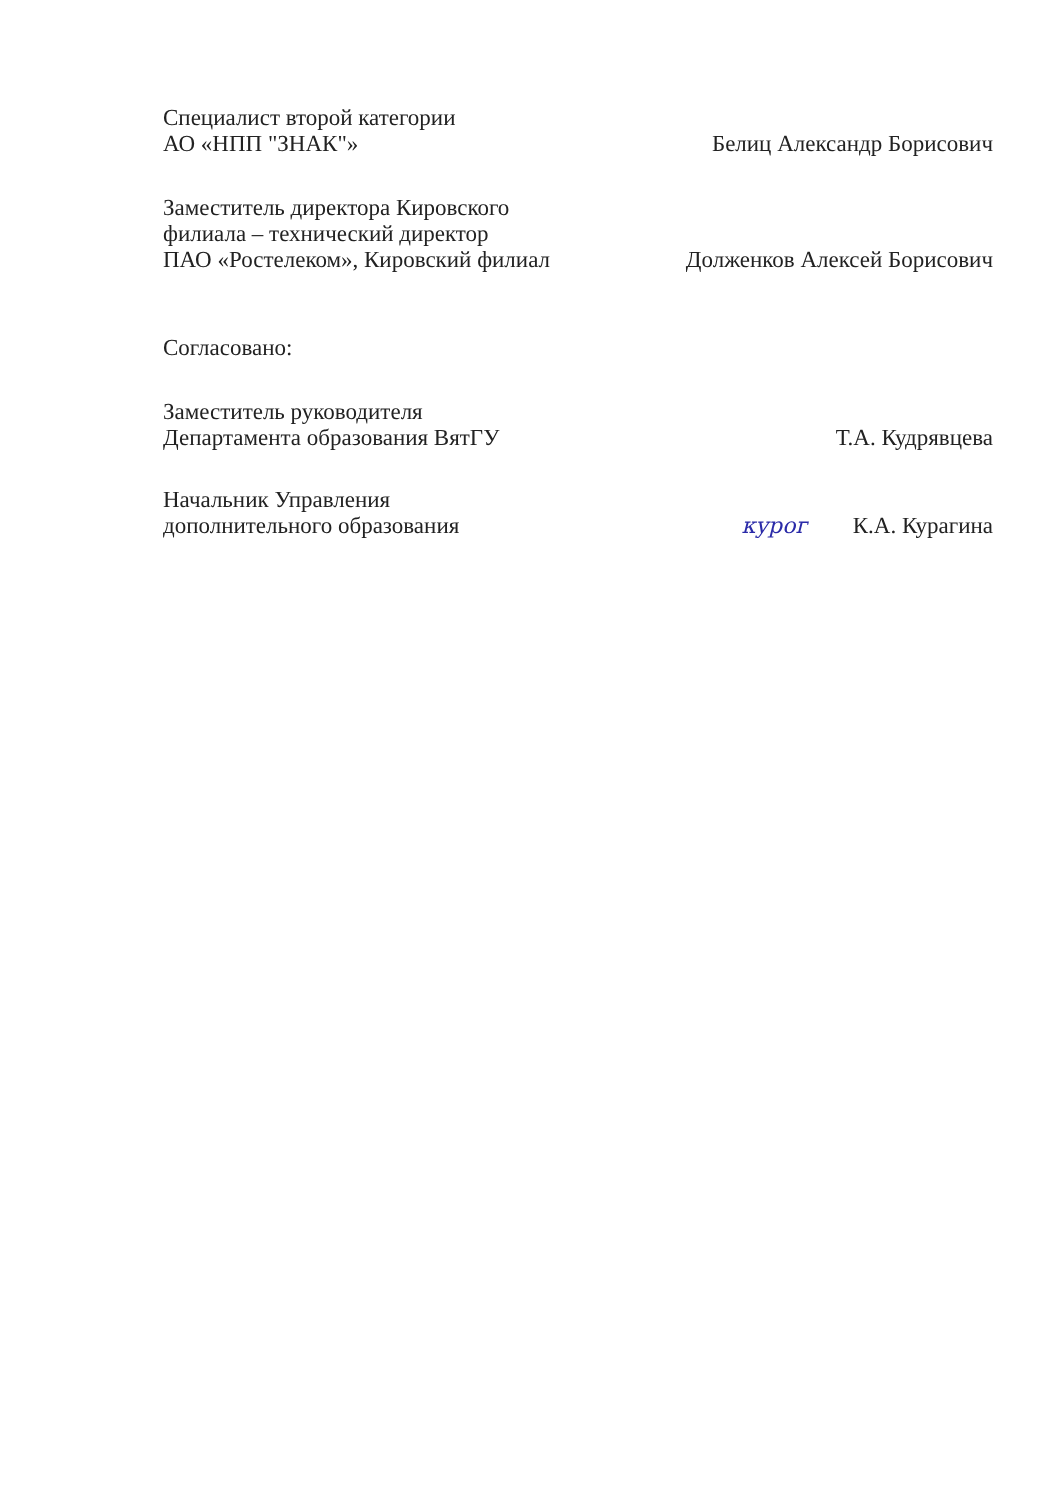Специалист второй категории
АО «НПП "ЗНАК"»
Белиц Александр Борисович
Заместитель директора Кировского
филиала – технический директор
ПАО «Ростелеком», Кировский филиал
Долженков Алексей Борисович
Согласовано:
Заместитель руководителя
Департамента образования ВятГУ
Т.А. Кудрявцева
Начальник Управления
дополнительного образования
курог К.А. Курагина